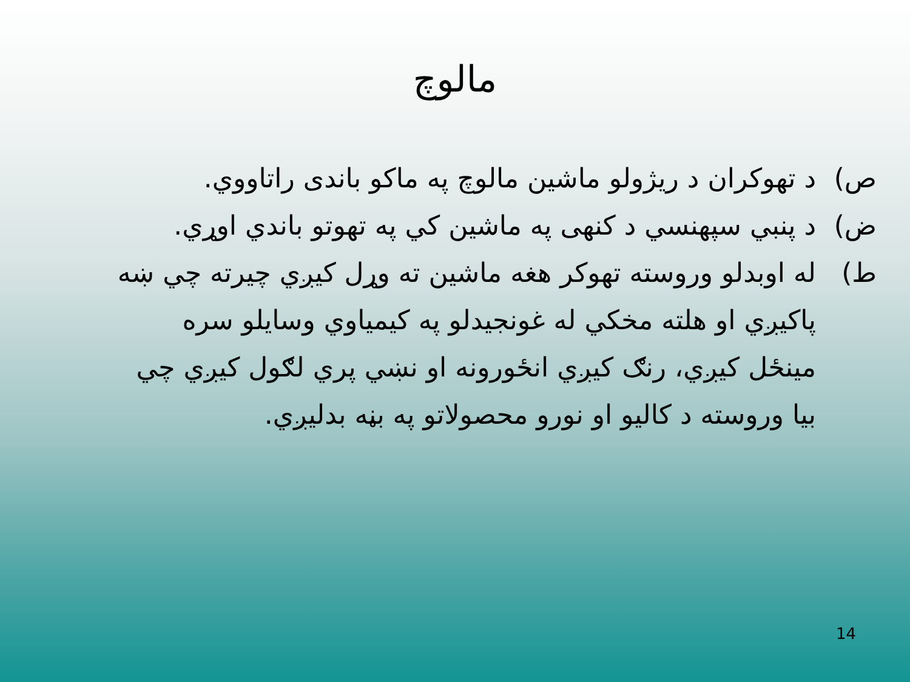مالوچ
ص) د تهوکران د ریژولو ماشین مالوچ په ماکو باندی راتاووي.
ض) د پنبي سپهنسي د کنهی په ماشین کي په تهوتو باندي اوړي.
ط) له اوبدلو وروسته تهوکر هغه ماشین ته وړل کیږي چیرته چي ښه پاکیږي او هلته مخکي له غونجیدلو په کیمیاوي وسایلو سره مینځل کیږي، رنګ کیږي انځورونه او نښي پري لګول کیږي چي بیا وروسته د کالیو او نورو محصولاتو په بڼه بدلیږي.
14